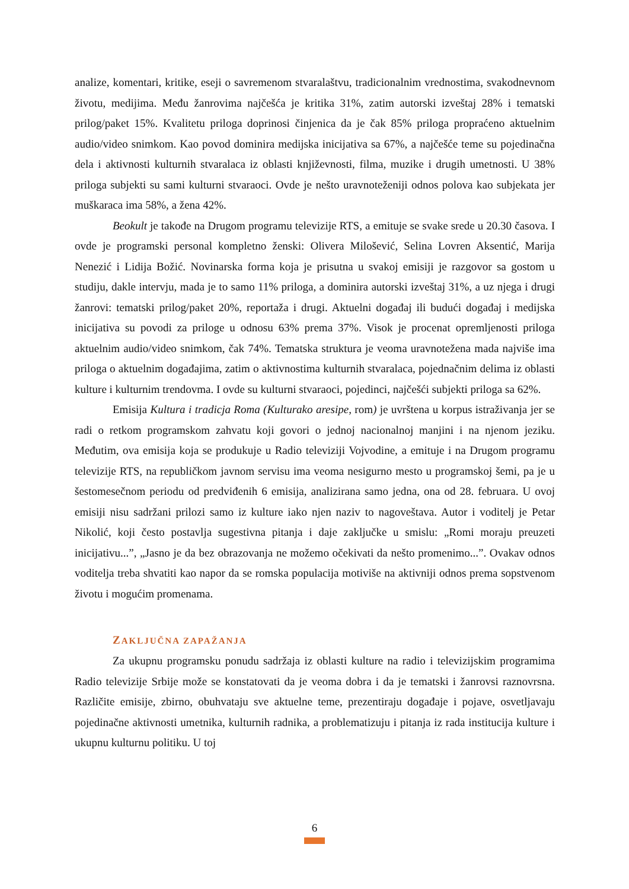analize, komentari, kritike, eseji o savremenom stvaralaštvu, tradicionalnim vrednostima, svakodnevnom životu, medijima. Među žanrovima najčešća je kritika 31%, zatim autorski izveštaj 28% i tematski prilog/paket 15%. Kvalitetu priloga doprinosi činjenica da je čak 85% priloga propraćeno aktuelnim audio/video snimkom. Kao povod dominira medijska inicijativa sa 67%, a najčešće teme su pojedinačna dela i aktivnosti kulturnih stvaralaca iz oblasti književnosti, filma, muzike i drugih umetnosti. U 38% priloga subjekti su sami kulturni stvaraoci. Ovde je nešto uravnoteženiji odnos polova kao subjekata jer muškaraca ima 58%, a žena 42%.
Beokult je takođe na Drugom programu televizije RTS, a emituje se svake srede u 20.30 časova. I ovde je programski personal kompletno ženski: Olivera Milošević, Selina Lovren Aksentić, Marija Nenezić i Lidija Božić. Novinarska forma koja je prisutna u svakoj emisiji je razgovor sa gostom u studiju, dakle intervju, mada je to samo 11% priloga, a dominira autorski izveštaj 31%, a uz njega i drugi žanrovi: tematski prilog/paket 20%, reportaža i drugi. Aktuelni događaj ili budući događaj i medijska inicijativa su povodi za priloge u odnosu 63% prema 37%. Visok je procenat opremljenosti priloga aktuelnim audio/video snimkom, čak 74%. Tematska struktura je veoma uravnotežena mada najviše ima priloga o aktuelnim događajima, zatim o aktivnostima kulturnih stvaralaca, pojednačnim delima iz oblasti kulture i kulturnim trendovma. I ovde su kulturni stvaraoci, pojedinci, najčešći subjekti priloga sa 62%.
Emisija Kultura i tradicja Roma (Kulturako aresipe, rom) je uvrštena u korpus istraživanja jer se radi o retkom programskom zahvatu koji govori o jednoj nacionalnoj manjini i na njenom jeziku. Međutim, ova emisija koja se produkuje u Radio televiziji Vojvodine, a emituje i na Drugom programu televizije RTS, na republičkom javnom servisu ima veoma nesigurno mesto u programskoj šemi, pa je u šestomesečnom periodu od predviđenih 6 emisija, analizirana samo jedna, ona od 28. februara. U ovoj emisiji nisu sadržani prilozi samo iz kulture iako njen naziv to nagoveštava. Autor i voditelj je Petar Nikolić, koji često postavlja sugestivna pitanja i daje zaključke u smislu: „Romi moraju preuzeti inicijativu...”, „Jasno je da bez obrazovanja ne možemo očekivati da nešto promenimo...”. Ovakav odnos voditelja treba shvatiti kao napor da se romska populacija motiviše na aktivniji odnos prema sopstvenom životu i mogućim promenama.
ZAKLJUČNA ZAPAŽANJA
Za ukupnu programsku ponudu sadržaja iz oblasti kulture na radio i televizijskim programima Radio televizije Srbije može se konstatovati da je veoma dobra i da je tematski i žanrovsi raznovrsna. Različite emisije, zbirno, obuhvataju sve aktuelne teme, prezentiraju događaje i pojave, osvetljavaju pojedinačne aktivnosti umetnika, kulturnih radnika, a problematizuju i pitanja iz rada institucija kulture i ukupnu kulturnu politiku. U toj
6